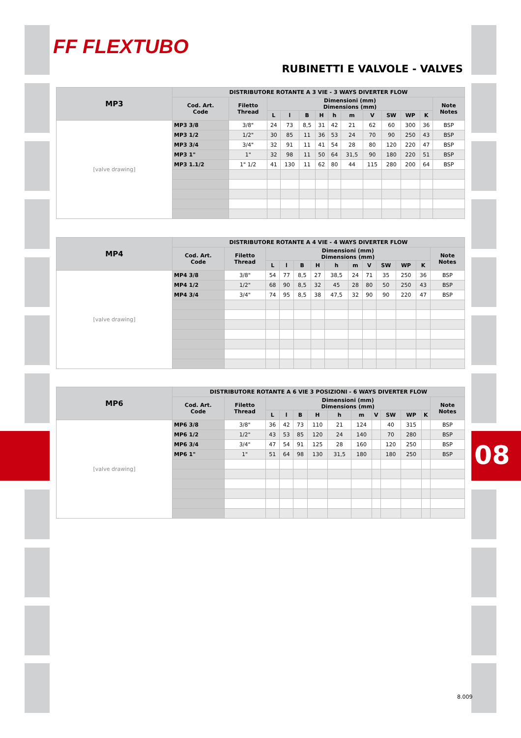FF FLEXTUBO
RUBINETTI E VALVOLE - VALVES
| MP3 | DISTRIBUTORE ROTANTE A 3 VIE - 3 WAYS DIVERTER FLOW | | | | | | | | | | | | |
| --- | --- | --- | --- | --- | --- | --- | --- | --- | --- | --- | --- | --- | --- |
| | Cod. Art. Code | Filetto Thread | Dimensioni (mm) Dimensions (mm) | | | | | | | | | | Note Notes |
| | | | L | l | B | H | h | m | V | SW | WP | K | |
| [valve drawing] | MP3 3/8 | 3/8" | 24 | 73 | 8,5 | 31 | 42 | 21 | 62 | 60 | 300 | 36 | BSP |
| | MP3 1/2 | 1/2" | 30 | 85 | 11 | 36 | 53 | 24 | 70 | 90 | 250 | 43 | BSP |
| | MP3 3/4 | 3/4" | 32 | 91 | 11 | 41 | 54 | 28 | 80 | 120 | 220 | 47 | BSP |
| | MP3 1" | 1" | 32 | 98 | 11 | 50 | 64 | 31,5 | 90 | 180 | 220 | 51 | BSP |
| | MP3 1.1/2 | 1" 1/2 | 41 | 130 | 11 | 62 | 80 | 44 | 115 | 280 | 200 | 64 | BSP |
| MP4 | DISTRIBUTORE ROTANTE A 4 VIE - 4 WAYS DIVERTER FLOW | | | | | | | | | | | | |
| --- | --- | --- | --- | --- | --- | --- | --- | --- | --- | --- | --- | --- | --- |
| | Cod. Art. Code | Filetto Thread | Dimensioni (mm) Dimensions (mm) | | | | | | | | | | Note Notes |
| | | | L | l | B | H | h | m | V | SW | WP | K | |
| [valve drawing] | MP4 3/8 | 3/8" | 54 | 77 | 8,5 | 27 | 38,5 | 24 | 71 | 35 | 250 | 36 | BSP |
| | MP4 1/2 | 1/2" | 68 | 90 | 8,5 | 32 | 45 | 28 | 80 | 50 | 250 | 43 | BSP |
| | MP4 3/4 | 3/4" | 74 | 95 | 8,5 | 38 | 47,5 | 32 | 90 | 90 | 220 | 47 | BSP |
| MP6 | DISTRIBUTORE ROTANTE A 6 VIE 3 POSIZIONI - 6 WAYS DIVERTER FLOW | | | | | | | | | | | | |
| --- | --- | --- | --- | --- | --- | --- | --- | --- | --- | --- | --- | --- | --- |
| | Cod. Art. Code | Filetto Thread | Dimensioni (mm) Dimensions (mm) | | | | | | | | | | Note Notes |
| | | | L | l | B | H | h | m | V | SW | WP | K | |
| [valve drawing] | MP6 3/8 | 3/8" | 36 | 42 | 73 | 110 | 21 | 124 | | 40 | 315 | | BSP |
| | MP6 1/2 | 1/2" | 43 | 53 | 85 | 120 | 24 | 140 | | 70 | 280 | | BSP |
| | MP6 3/4 | 3/4" | 47 | 54 | 91 | 125 | 28 | 160 | | 120 | 250 | | BSP |
| | MP6 1" | 1" | 51 | 64 | 98 | 130 | 31,5 | 180 | | 180 | 250 | | BSP |
08
8.009